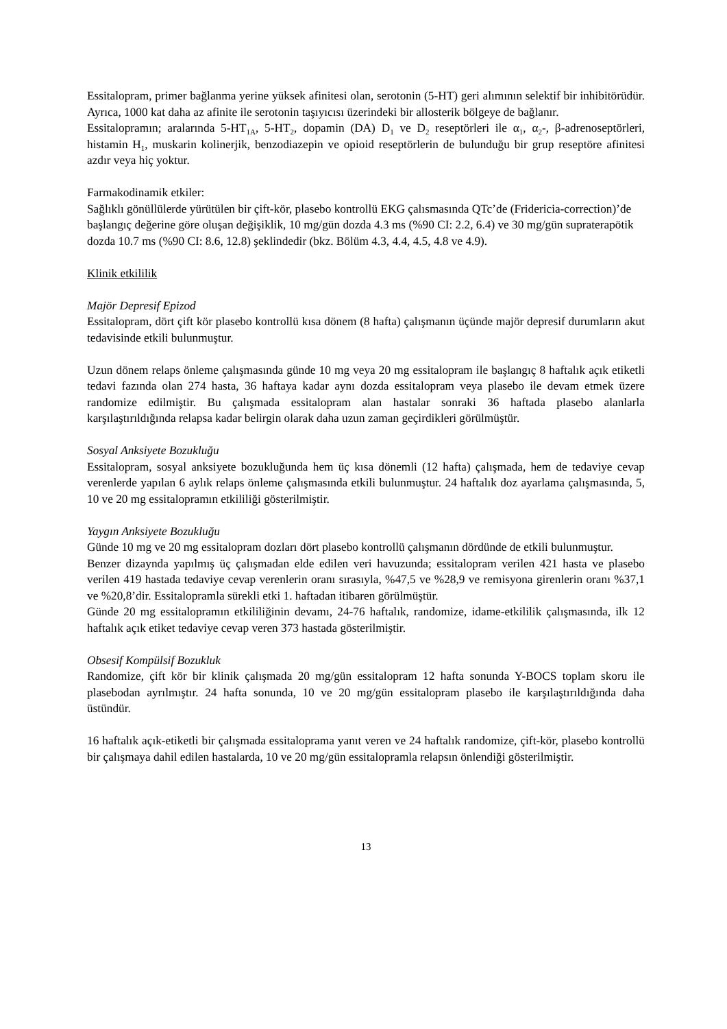Essitalopram, primer bağlanma yerine yüksek afinitesi olan, serotonin (5-HT) geri alımının selektif bir inhibitörüdür. Ayrıca, 1000 kat daha az afinite ile serotonin taşıyıcısı üzerindeki bir allosterik bölgeye de bağlanır.
Essitalopramın; aralarında 5-HT<sub>1A</sub>, 5-HT<sub>2</sub>, dopamin (DA) D<sub>1</sub> ve D<sub>2</sub> reseptörleri ile α<sub>1</sub>, α<sub>2</sub>-, β-adrenoseptörleri, histamin H<sub>1</sub>, muskarin kolinerjik, benzodiazepin ve opioid reseptörlerin de bulunduğu bir grup reseptöre afinitesi azdır veya hiç yoktur.
Farmakodinamik etkiler:
Sağlıklı gönüllülerde yürütülen bir çift-kör, plasebo kontrollü EKG çalısmasında QTc’de (Fridericia-correction)’de başlangıç değerine göre oluşan değişiklik, 10 mg/gün dozda 4.3 ms (%90 CI: 2.2, 6.4) ve 30 mg/gün supraterapötik dozda 10.7 ms (%90 CI: 8.6, 12.8) şeklindedir (bkz. Bölüm 4.3, 4.4, 4.5, 4.8 ve 4.9).
Klinik etkililik
Majör Depresif Epizod
Essitalopram, dört çift kör plasebo kontrollü kısa dönem (8 hafta) çalışmanın üçünde majör depresif durumların akut tedavisinde etkili bulunmuştur.
Uzun dönem relaps önleme çalışmasında günde 10 mg veya 20 mg essitalopram ile başlangıç 8 haftalık açık etiketli tedavi fazında olan 274 hasta, 36 haftaya kadar aynı dozda essitalopram veya plasebo ile devam etmek üzere randomize edilmiştir. Bu çalışmada essitalopram alan hastalar sonraki 36 haftada plasebo alanlarla karşılaştırıldığında relapsa kadar belirgin olarak daha uzun zaman geçirdikleri görülmüştür.
Sosyal Anksiyete Bozukluğu
Essitalopram, sosyal anksiyete bozukluğunda hem üç kısa dönemli (12 hafta) çalışmada, hem de tedaviye cevap verenlerde yapılan 6 aylık relaps önleme çalışmasında etkili bulunmuştur. 24 haftalık doz ayarlama çalışmasında, 5, 10 ve 20 mg essitalopramın etkililiği gösterilmiştir.
Yaygın Anksiyete Bozukluğu
Günde 10 mg ve 20 mg essitalopram dozları dört plasebo kontrollü çalışmanın dördünde de etkili bulunmuştur.
Benzer dizaynda yapılmış üç çalışmadan elde edilen veri havuzunda; essitalopram verilen 421 hasta ve plasebo verilen 419 hastada tedaviye cevap verenlerin oranı sırasıyla, %47,5 ve %28,9 ve remisyona girenlerin oranı %37,1 ve %20,8’dir. Essitalopramla sürekli etki 1. haftadan itibaren görülmüştür.
Günde 20 mg essitalopramın etkililiğinin devamı, 24-76 haftalık, randomize, idame-etkililik çalışmasında, ilk 12 haftalık açık etiket tedaviye cevap veren 373 hastada gösterilmiştir.
Obsesif Kompülsif Bozukluk
Randomize, çift kör bir klinik çalışmada 20 mg/gün essitalopram 12 hafta sonunda Y-BOCS toplam skoru ile plasebodan ayrılmıştır. 24 hafta sonunda, 10 ve 20 mg/gün essitalopram plasebo ile karşılaştırıldığında daha üstündür.
16 haftalık açık-etiketli bir çalışmada essitaloprama yanıt veren ve 24 haftalık randomize, çift-kör, plasebo kontrollü bir çalışmaya dahil edilen hastalarda, 10 ve 20 mg/gün essitalopramla relapsın önlendiği gösterilmiştir.
13